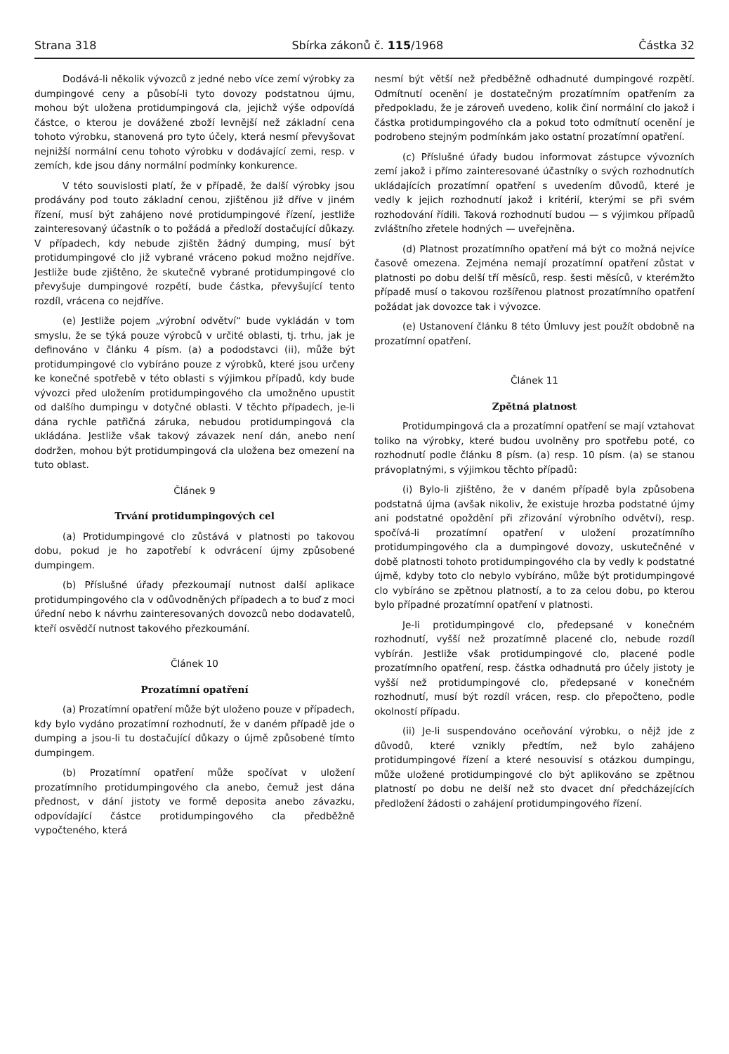Strana 318 Sbírka zákonů č. 115/1968 Částka 32
Dodává-li několik vývozců z jedné nebo více zemí výrobky za dumpingové ceny a působí-li tyto dovozy podstatnou újmu, mohou být uložena protidumpingová cla, jejichž výše odpovídá částce, o kterou je dovážené zboží levnější než základní cena tohoto výrobku, stanovená pro tyto účely, která nesmí převyšovat nejnižší normální cenu tohoto výrobku v dodávající zemi, resp. v zemích, kde jsou dány normální podmínky konkurence.
V této souvislosti platí, že v případě, že další výrobky jsou prodávány pod touto základní cenou, zjištěnou již dříve v jiném řízení, musí být zahájeno nové protidumpingové řízení, jestliže zainteresovaný účastník o to požádá a předloží dostačující důkazy. V případech, kdy nebude zjištěn žádný dumping, musí být protidumpingové clo již vybrané vráceno pokud možno nejdříve. Jestliže bude zjištěno, že skutečně vybrané protidumpingové clo převyšuje dumpingové rozpětí, bude částka, převyšující tento rozdíl, vrácena co nejdříve.
(e) Jestliže pojem „výrobní odvětví“ bude vykládán v tom smyslu, že se týká pouze výrobců v určité oblasti, tj. trhu, jak je definováno v článku 4 písm. (a) a pododstavci (ii), může být protidumpingové clo vybíráno pouze z výrobků, které jsou určeny ke konečné spotřebě v této oblasti s výjimkou případů, kdy bude vývozci před uložením protidumpingového cla umožněno upustit od dalšího dumpingu v dotyčné oblasti. V těchto případech, je-li dána rychle patřičná záruka, nebudou protidumpingová cla ukládána. Jestliže však takový závazek není dán, anebo není dodržen, mohou být protidumpingová cla uložena bez omezení na tuto oblast.
Článek 9
Trvání protidumpingových cel
(a) Protidumpingové clo zůstává v platnosti po takovou dobu, pokud je ho zapotřebí k odvrácení újmy způsobené dumpingem.
(b) Příslušné úřady přezkoumají nutnost další aplikace protidumpingového cla v odůvodněných případech a to buď z moci úřední nebo k návrhu zainteresovaných dovozců nebo dodavatelů, kteří osvědčí nutnost takového přezkoumání.
Článek 10
Prozatímní opatření
(a) Prozatímní opatření může být uloženo pouze v případech, kdy bylo vydáno prozatímní rozhodnutí, že v daném případě jde o dumping a jsou-li tu dostačující důkazy o újmě způsobené tímto dumpingem.
(b) Prozatímní opatření může spočívat v uložení prozatímního protidumpingového cla anebo, čemuž jest dána přednost, v dání jistoty ve formě deposita anebo závazku, odpovídající částce protidumpingového cla předběžně vypočteného, která
nesmí být větší než předběžně odhadnuté dumpingové rozpětí. Odmítnutí ocenění je dostatečným prozatímním opatřením za předpokladu, že je zároveň uvedeno, kolik činí normální clo jakož i částka protidumpingového cla a pokud toto odmítnutí ocenění je podrobeno stejným podmínkám jako ostatní prozatímní opatření.
(c) Příslušné úřady budou informovat zástupce vývozních zemí jakož i přímo zainteresované účastníky o svých rozhodnutích ukládajících prozatímní opatření s uvedením důvodů, které je vedly k jejich rozhodnutí jakož i kritérií, kterými se při svém rozhodování řídili. Taková rozhodnutí budou — s výjimkou případů zvláštního zřetele hodných — uveřejněna.
(d) Platnost prozatímního opatření má být co možná nejvíce časově omezena. Zejména nemají prozatímní opatření zůstat v platnosti po dobu delší tří měsíců, resp. šesti měsíců, v kterémžto případě musí o takovou rozšířenou platnost prozatímního opatření požádat jak dovozce tak i vývozce.
(e) Ustanovení článku 8 této Úmluvy jest použít obdobně na prozatímní opatření.
Článek 11
Zpětná platnost
Protidumpingová cla a prozatímní opatření se mají vztahovat toliko na výrobky, které budou uvolněny pro spotřebu poté, co rozhodnutí podle článku 8 písm. (a) resp. 10 písm. (a) se stanou právoplatnými, s výjimkou těchto případů:
(i) Bylo-li zjištěno, že v daném případě byla způsobena podstatná újma (avšak nikoliv, že existuje hrozba podstatné újmy ani podstatné opoždění při zřizování výrobního odvětví), resp. spočívá-li prozatímní opatření v uložení prozatímního protidumpingového cla a dumpingové dovozy, uskutečněné v době platnosti tohoto protidumpingového cla by vedly k podstatné újmě, kdyby toto clo nebylo vybíráno, může být protidumpingové clo vybíráno se zpětnou platností, a to za celou dobu, po kterou bylo případné prozatímní opatření v platnosti.
Je-li protidumpingové clo, předepsané v konečném rozhodnutí, vyšší než prozatímně placené clo, nebude rozdíl vybírán. Jestliže však protidumpingové clo, placené podle prozatímního opatření, resp. částka odhadnutá pro účely jistoty je vyšší než protidumpingové clo, předepsané v konečném rozhodnutí, musí být rozdíl vrácen, resp. clo přepočteno, podle okolností případu.
(ii) Je-li suspendováno oceňování výrobku, o nějž jde z důvodů, které vznikly předtím, než bylo zahájeno protidumpingové řízení a které nesouvisí s otázkou dumpingu, může uložené protidumpingové clo být aplikováno se zpětnou platností po dobu ne delší než sto dvacet dní předcházejících předložení žádosti o zahájení protidumpingového řízení.